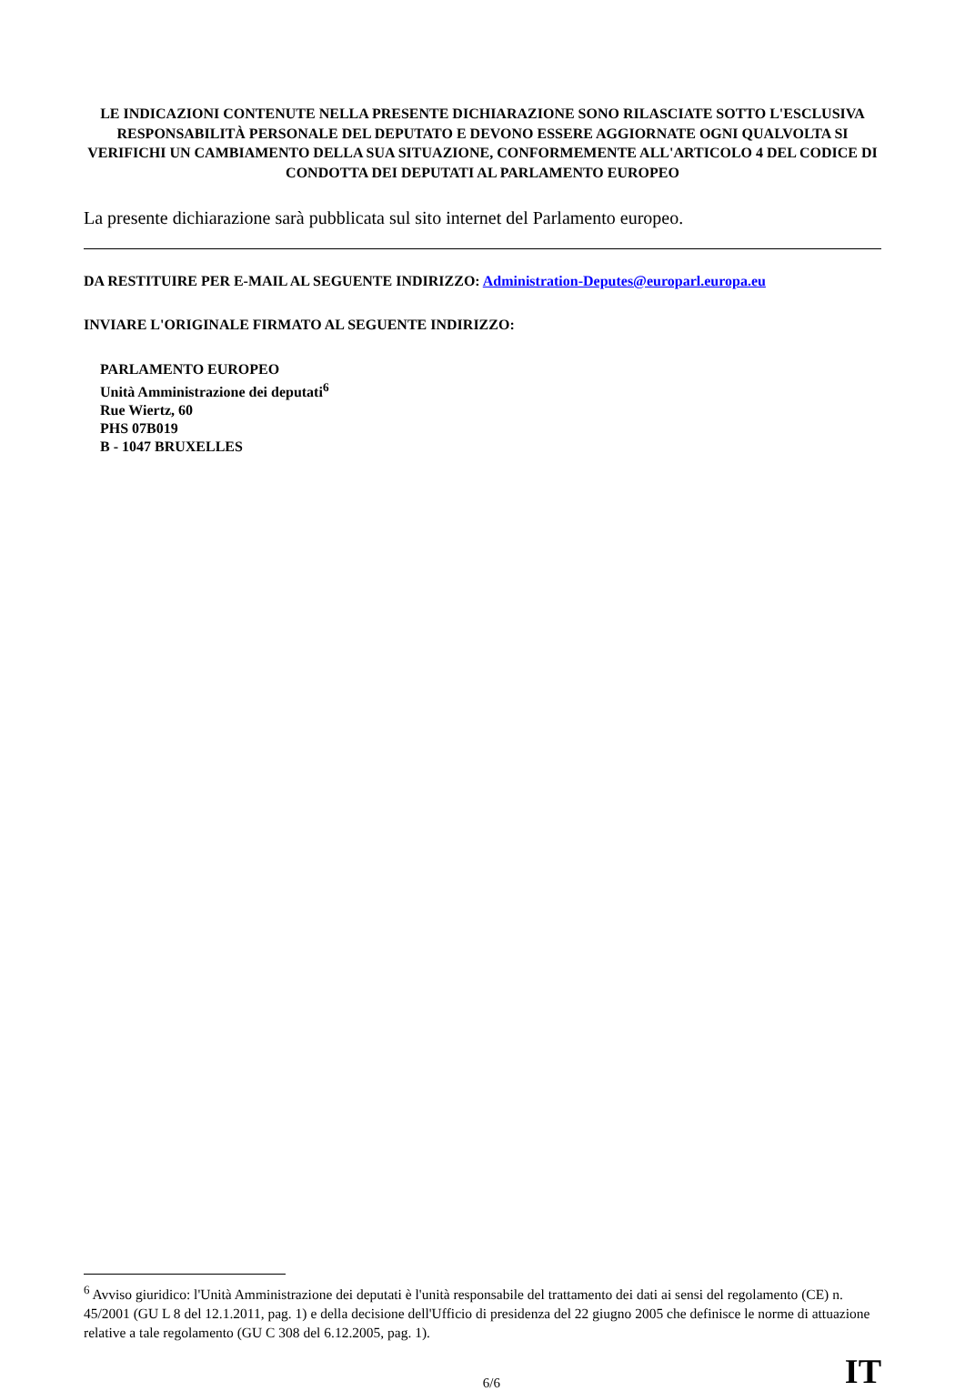LE INDICAZIONI CONTENUTE NELLA PRESENTE DICHIARAZIONE SONO RILASCIATE SOTTO L'ESCLUSIVA RESPONSABILITÀ PERSONALE DEL DEPUTATO E DEVONO ESSERE AGGIORNATE OGNI QUALVOLTA SI VERIFICHI UN CAMBIAMENTO DELLA SUA SITUAZIONE, CONFORMEMENTE ALL'ARTICOLO 4 DEL CODICE DI CONDOTTA DEI DEPUTATI AL PARLAMENTO EUROPEO
La presente dichiarazione sarà pubblicata sul sito internet del Parlamento europeo.
DA RESTITUIRE PER E-MAIL AL SEGUENTE INDIRIZZO: Administration-Deputes@europarl.europa.eu
INVIARE L'ORIGINALE FIRMATO AL SEGUENTE INDIRIZZO:
PARLAMENTO EUROPEO
Unità Amministrazione dei deputati<sup>6</sup>
Rue Wiertz, 60
PHS 07B019
B - 1047 BRUXELLES
<sup>6</sup> Avviso giuridico: l'Unità Amministrazione dei deputati è l'unità responsabile del trattamento dei dati ai sensi del regolamento (CE) n. 45/2001 (GU L 8 del 12.1.2011, pag. 1) e della decisione dell'Ufficio di presidenza del 22 giugno 2005 che definisce le norme di attuazione relative a tale regolamento (GU C 308 del 6.12.2005, pag. 1).
6/6 IT